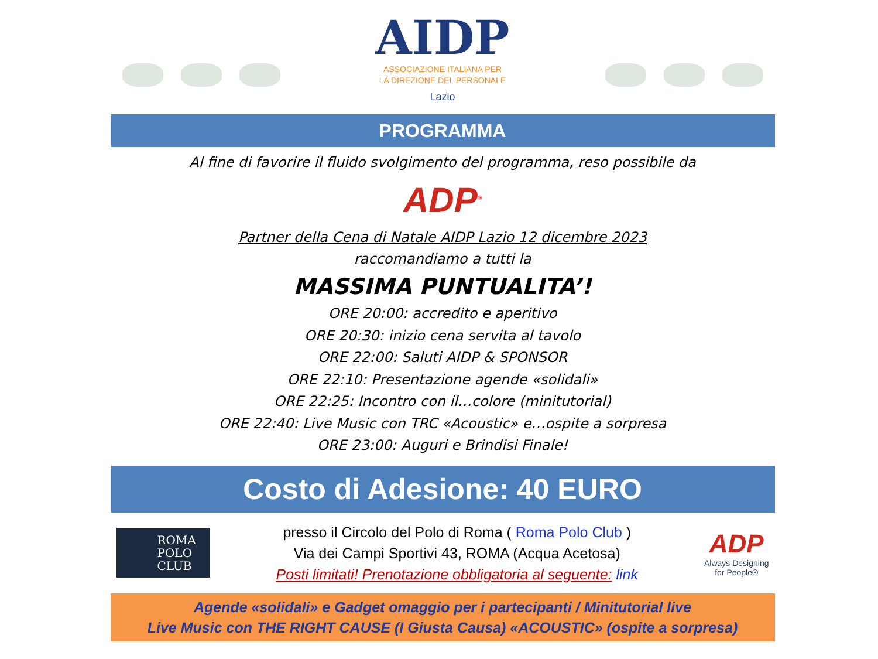AIDP
ASSOCIAZIONE ITALIANA PER
LA DIREZIONE DEL PERSONALE
Lazio
PROGRAMMA
Al fine di favorire il fluido svolgimento del programma, reso possibile da
ADP<sup>®</sup>
Partner della Cena di Natale AIDP Lazio 12 dicembre 2023
raccomandiamo a tutti la
MASSIMA PUNTUALITA’!
ORE 20:00: accredito e aperitivo
ORE 20:30: inizio cena servita al tavolo
ORE 22:00: Saluti AIDP & SPONSOR
ORE 22:10: Presentazione agende «solidali»
ORE 22:25: Incontro con il…colore (minitutorial)
ORE 22:40: Live Music con TRC «Acoustic» e…ospite a sorpresa
ORE 23:00: Auguri e Brindisi Finale!
Costo di Adesione: 40 EURO
ROMA
POLO
CLUB
presso il Circolo del Polo di Roma ( Roma Polo Club )
Via dei Campi Sportivi 43, ROMA (Acqua Acetosa)
Posti limitati! Prenotazione obbligatoria al seguente: link
ADP
Always Designing
for People®
Agende «solidali» e Gadget omaggio per i partecipanti / Minitutorial live
Live Music con THE RIGHT CAUSE (I Giusta Causa) «ACOUSTIC» (ospite a sorpresa)